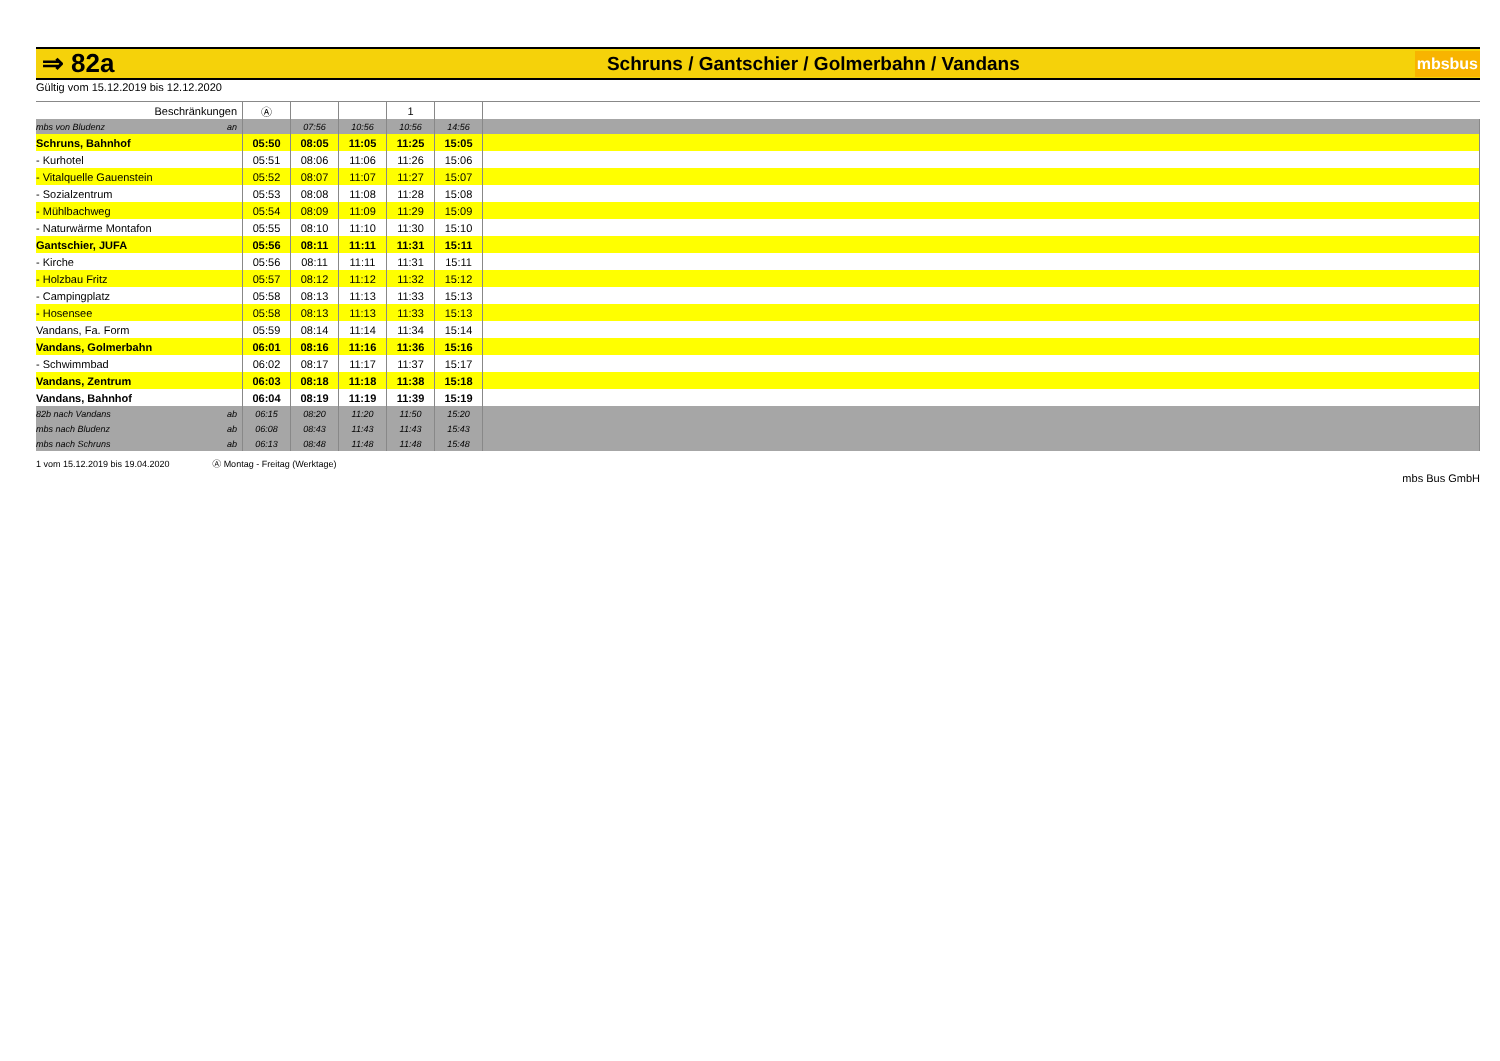⇒ 82a
Schruns / Gantschier / Golmerbahn / Vandans
mbsbus
Gültig vom 15.12.2019 bis 12.12.2020
| Beschränkungen | Ⓐ | | | 1 | | |
| --- | --- | --- | --- | --- | --- | --- |
| mbs von Bludenz an | | 07:56 | 10:56 | 10:56 | 14:56 | |
| Schruns, Bahnhof | 05:50 | 08:05 | 11:05 | 11:25 | 15:05 | |
| - Kurhotel | 05:51 | 08:06 | 11:06 | 11:26 | 15:06 | |
| - Vitalquelle Gauenstein | 05:52 | 08:07 | 11:07 | 11:27 | 15:07 | |
| - Sozialzentrum | 05:53 | 08:08 | 11:08 | 11:28 | 15:08 | |
| - Mühlbachweg | 05:54 | 08:09 | 11:09 | 11:29 | 15:09 | |
| - Naturwärme Montafon | 05:55 | 08:10 | 11:10 | 11:30 | 15:10 | |
| Gantschier, JUFA | 05:56 | 08:11 | 11:11 | 11:31 | 15:11 | |
| - Kirche | 05:56 | 08:11 | 11:11 | 11:31 | 15:11 | |
| - Holzbau Fritz | 05:57 | 08:12 | 11:12 | 11:32 | 15:12 | |
| - Campingplatz | 05:58 | 08:13 | 11:13 | 11:33 | 15:13 | |
| - Hosensee | 05:58 | 08:13 | 11:13 | 11:33 | 15:13 | |
| Vandans, Fa. Form | 05:59 | 08:14 | 11:14 | 11:34 | 15:14 | |
| Vandans, Golmerbahn | 06:01 | 08:16 | 11:16 | 11:36 | 15:16 | |
| - Schwimmbad | 06:02 | 08:17 | 11:17 | 11:37 | 15:17 | |
| Vandans, Zentrum | 06:03 | 08:18 | 11:18 | 11:38 | 15:18 | |
| Vandans, Bahnhof | 06:04 | 08:19 | 11:19 | 11:39 | 15:19 | |
| 82b nach Vandans ab | 06:15 | 08:20 | 11:20 | 11:50 | 15:20 | |
| mbs nach Bludenz ab | 06:08 | 08:43 | 11:43 | 11:43 | 15:43 | |
| mbs nach Schruns ab | 06:13 | 08:48 | 11:48 | 11:48 | 15:48 | |
1 vom 15.12.2019 bis 19.04.2020 Ⓐ Montag - Freitag (Werktage)
mbs Bus GmbH